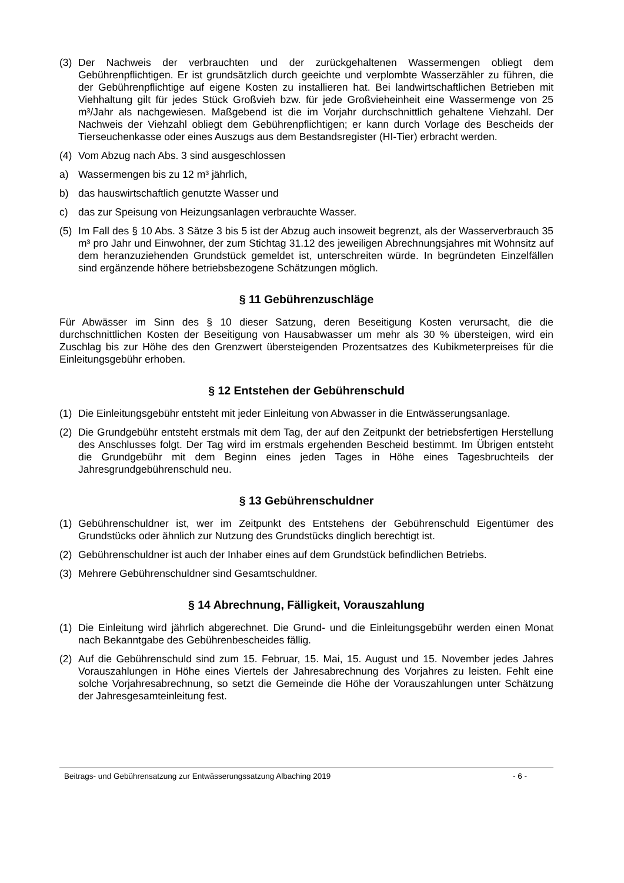(3) Der Nachweis der verbrauchten und der zurückgehaltenen Wassermengen obliegt dem Gebührenpflichtigen. Er ist grundsätzlich durch geeichte und verplombte Wasserzähler zu führen, die der Gebührenpflichtige auf eigene Kosten zu installieren hat. Bei landwirtschaftlichen Betrieben mit Viehhaltung gilt für jedes Stück Großvieh bzw. für jede Großvieheinheit eine Wassermenge von 25 m³/Jahr als nachgewiesen. Maßgebend ist die im Vorjahr durchschnittlich gehaltene Viehzahl. Der Nachweis der Viehzahl obliegt dem Gebührenpflichtigen; er kann durch Vorlage des Bescheids der Tierseuchenkasse oder eines Auszugs aus dem Bestandsregister (HI-Tier) erbracht werden.
(4) Vom Abzug nach Abs. 3 sind ausgeschlossen
a) Wassermengen bis zu 12 m³ jährlich,
b) das hauswirtschaftlich genutzte Wasser und
c) das zur Speisung von Heizungsanlagen verbrauchte Wasser.
(5) Im Fall des § 10 Abs. 3 Sätze 3 bis 5 ist der Abzug auch insoweit begrenzt, als der Wasserverbrauch 35 m³ pro Jahr und Einwohner, der zum Stichtag 31.12 des jeweiligen Abrechnungsjahres mit Wohnsitz auf dem heranzuziehenden Grundstück gemeldet ist, unterschreiten würde. In begründeten Einzelfällen sind ergänzende höhere betriebsbezogene Schätzungen möglich.
§ 11 Gebührenzuschläge
Für Abwässer im Sinn des § 10 dieser Satzung, deren Beseitigung Kosten verursacht, die die durchschnittlichen Kosten der Beseitigung von Hausabwasser um mehr als 30 % übersteigen, wird ein Zuschlag bis zur Höhe des den Grenzwert übersteigenden Prozentsatzes des Kubikmeterpreises für die Einleitungsgebühr erhoben.
§ 12 Entstehen der Gebührenschuld
(1) Die Einleitungsgebühr entsteht mit jeder Einleitung von Abwasser in die Entwässerungsanlage.
(2) Die Grundgebühr entsteht erstmals mit dem Tag, der auf den Zeitpunkt der betriebsfertigen Herstellung des Anschlusses folgt. Der Tag wird im erstmals ergehenden Bescheid bestimmt. Im Übrigen entsteht die Grundgebühr mit dem Beginn eines jeden Tages in Höhe eines Tagesbruchteils der Jahresgrundgebührenschuld neu.
§ 13 Gebührenschuldner
(1) Gebührenschuldner ist, wer im Zeitpunkt des Entstehens der Gebührenschuld Eigentümer des Grundstücks oder ähnlich zur Nutzung des Grundstücks dinglich berechtigt ist.
(2) Gebührenschuldner ist auch der Inhaber eines auf dem Grundstück befindlichen Betriebs.
(3) Mehrere Gebührenschuldner sind Gesamtschuldner.
§ 14 Abrechnung, Fälligkeit, Vorauszahlung
(1) Die Einleitung wird jährlich abgerechnet. Die Grund- und die Einleitungsgebühr werden einen Monat nach Bekanntgabe des Gebührenbescheides fällig.
(2) Auf die Gebührenschuld sind zum 15. Februar, 15. Mai, 15. August und 15. November jedes Jahres Vorauszahlungen in Höhe eines Viertels der Jahresabrechnung des Vorjahres zu leisten. Fehlt eine solche Vorjahresabrechnung, so setzt die Gemeinde die Höhe der Vorauszahlungen unter Schätzung der Jahresgesamteinleitung fest.
Beitrags- und Gebührensatzung zur Entwässerungssatzung Albaching 2019 - 6 -